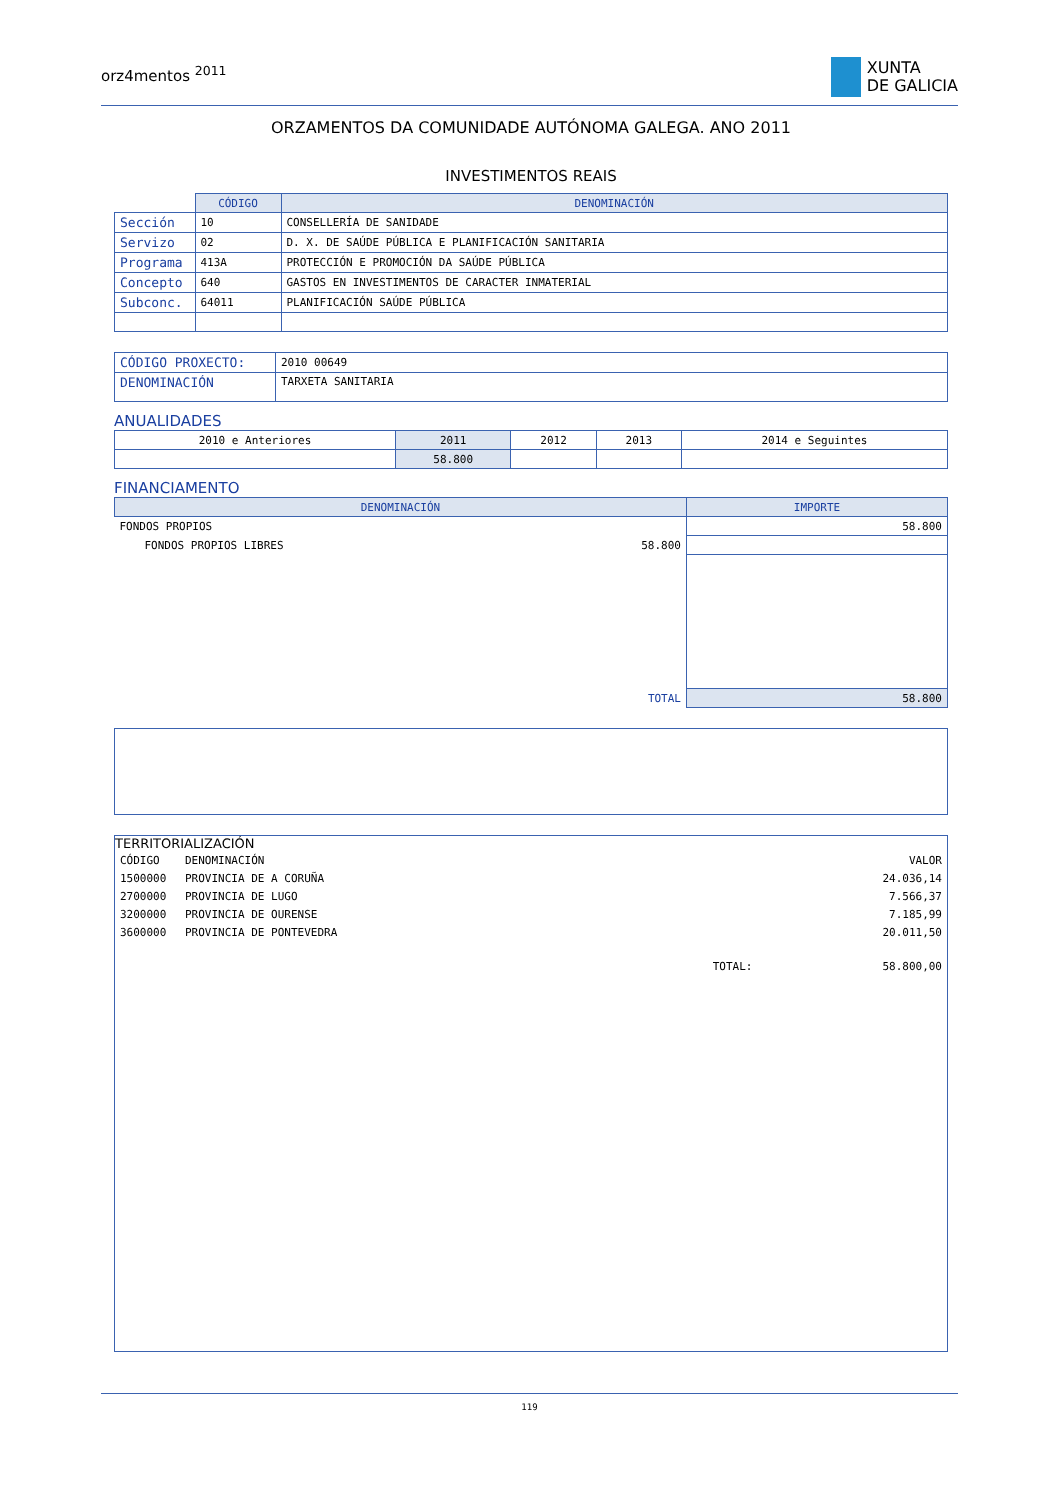orz4mentos <sup>2011</sup>
XUNTA
DE GALICIA
ORZAMENTOS DA COMUNIDADE AUTÓNOMA GALEGA. ANO 2011
INVESTIMENTOS REAIS
| | CÓDIGO | DENOMINACIÓN |
| --- | --- | --- |
| Sección | 10 | CONSELLERÍA DE SANIDADE |
| Servizo | 02 | D. X. DE SAÚDE PÚBLICA E PLANIFICACIÓN SANITARIA |
| Programa | 413A | PROTECCIÓN E PROMOCIÓN DA SAÚDE PÚBLICA |
| Concepto | 640 | GASTOS EN INVESTIMENTOS DE CARACTER INMATERIAL |
| Subconc. | 64011 | PLANIFICACIÓN SAÚDE PÚBLICA |
| CÓDIGO PROXECTO: | 2010 00649 |
| DENOMINACIÓN | TARXETA SANITARIA |
ANUALIDADES
| 2010 e Anteriores | 2011 | 2012 | 2013 | 2014 e Seguintes |
| | 58.800 | | | |
FINANCIAMENTO
| DENOMINACIÓN | | IMPORTE |
| --- | --- | --- |
| FONDOS PROPIOS | | 58.800 |
| FONDOS PROPIOS LIBRES | 58.800 | |
| | TOTAL | 58.800 |
TERRITORIALIZACIÓN
| CÓDIGO | DENOMINACIÓN | | VALOR |
| 1500000 | PROVINCIA DE A CORUÑA | | 24.036,14 |
| 2700000 | PROVINCIA DE LUGO | | 7.566,37 |
| 3200000 | PROVINCIA DE OURENSE | | 7.185,99 |
| 3600000 | PROVINCIA DE PONTEVEDRA | | 20.011,50 |
| | | TOTAL: | 58.800,00 |
119